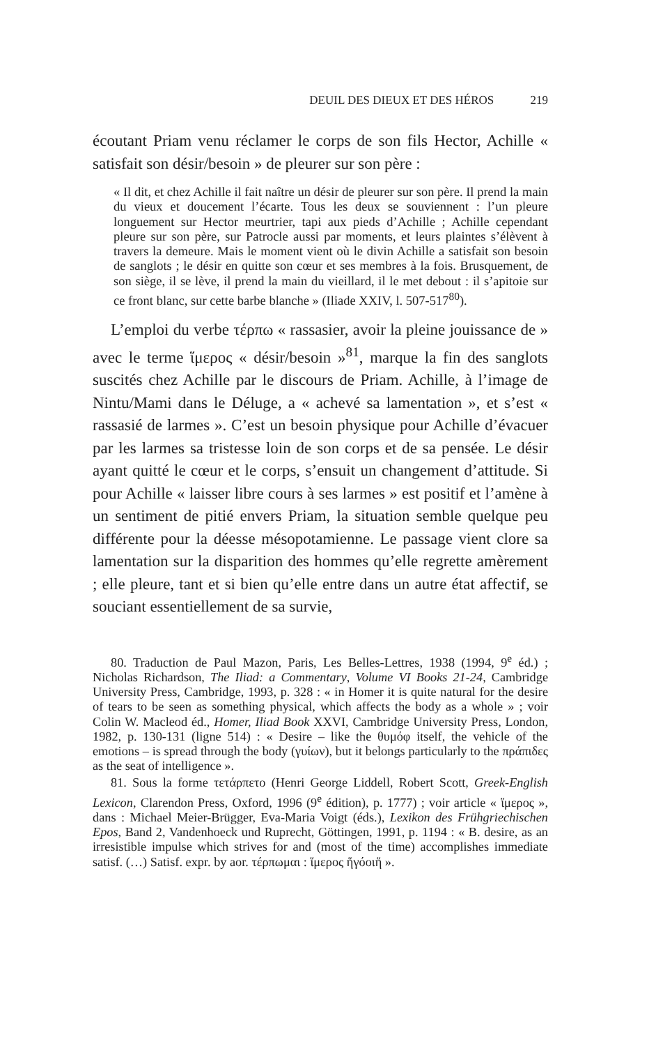DEUIL DES DIEUX ET DES HÉROS 219
écoutant Priam venu réclamer le corps de son fils Hector, Achille « satisfait son désir/besoin » de pleurer sur son père :
« Il dit, et chez Achille il fait naître un désir de pleurer sur son père. Il prend la main du vieux et doucement l’écarte. Tous les deux se souviennent : l’un pleure longuement sur Hector meurtrier, tapi aux pieds d’Achille ; Achille cependant pleure sur son père, sur Patrocle aussi par moments, et leurs plaintes s’élèvent à travers la demeure. Mais le moment vient où le divin Achille a satisfait son besoin de sanglots ; le désir en quitte son cœur et ses membres à la fois. Brusquement, de son siège, il se lève, il prend la main du vieillard, il le met debout : il s’apitoie sur ce front blanc, sur cette barbe blanche » (Iliade XXIV, l. 507-517<sup>80</sup>).
L’emploi du verbe τέρπω « rassasier, avoir la pleine jouissance de » avec le terme ἵμερος « désir/besoin »<sup>81</sup>, marque la fin des sanglots suscités chez Achille par le discours de Priam. Achille, à l’image de Nintu/Mami dans le Déluge, a « achevé sa lamentation », et s’est « rassasié de larmes ». C’est un besoin physique pour Achille d’évacuer par les larmes sa tristesse loin de son corps et de sa pensée. Le désir ayant quitté le cœur et le corps, s’ensuit un changement d’attitude. Si pour Achille « laisser libre cours à ses larmes » est positif et l’amène à un sentiment de pitié envers Priam, la situation semble quelque peu différente pour la déesse mésopotamienne. Le passage vient clore sa lamentation sur la disparition des hommes qu’elle regrette amèrement ; elle pleure, tant et si bien qu’elle entre dans un autre état affectif, se souciant essentiellement de sa survie,
80. Traduction de Paul Mazon, Paris, Les Belles-Lettres, 1938 (1994, 9<sup>e</sup> éd.) ; Nicholas Richardson, The Iliad: a Commentary, Volume VI Books 21-24, Cambridge University Press, Cambridge, 1993, p. 328 : « in Homer it is quite natural for the desire of tears to be seen as something physical, which affects the body as a whole » ; voir Colin W. Macleod éd., Homer, Iliad Book XXVI, Cambridge University Press, London, 1982, p. 130-131 (ligne 514) : « Desire – like the θυμόφ itself, the vehicle of the emotions – is spread through the body (γυίων), but it belongs particularly to the πράπιδες as the seat of intelligence ».
81. Sous la forme τετάρπετο (Henri George Liddell, Robert Scott, Greek-English Lexicon, Clarendon Press, Oxford, 1996 (9<sup>e</sup> édition), p. 1777) ; voir article « ἵμερος », dans : Michael Meier-Brügger, Eva-Maria Voigt (éds.), Lexikon des Frühgriechischen Epos, Band 2, Vandenhoeck und Ruprecht, Göttingen, 1991, p. 1194 : « B. desire, as an irresistible impulse which strives for and (most of the time) accomplishes immediate satisf. (…) Satisf. expr. by aor. τέρπωμαι : ἵμερος ἥγόοιἥ ».